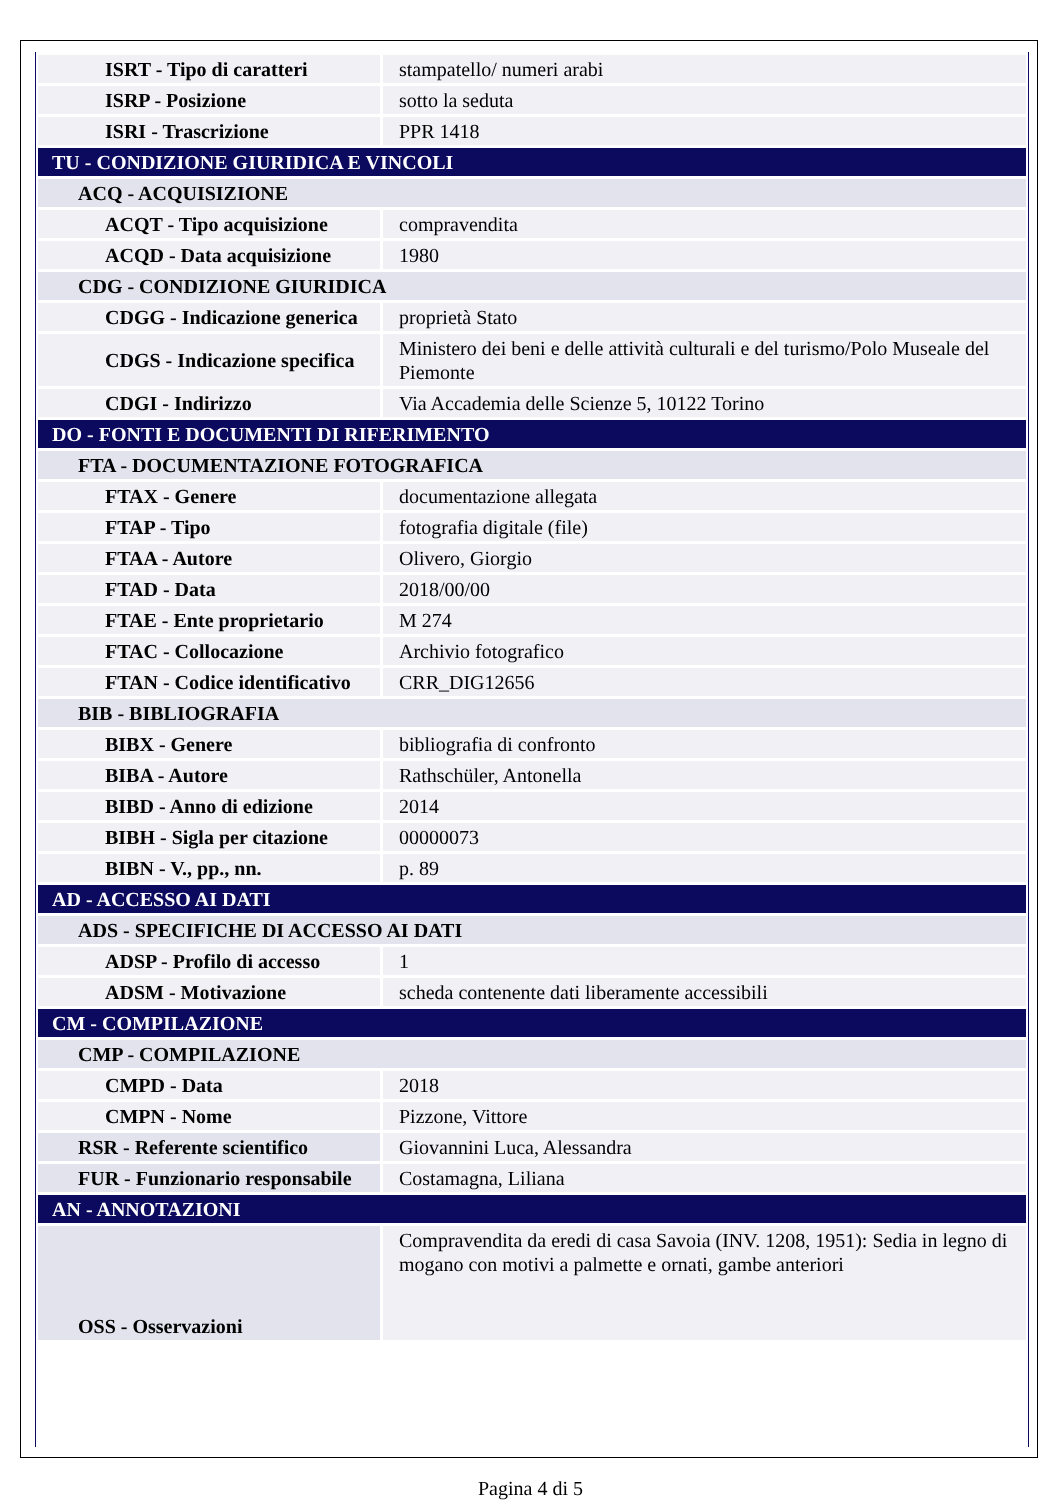| ISRT - Tipo di caratteri | stampatello/ numeri arabi |
| ISRP - Posizione | sotto la seduta |
| ISRI - Trascrizione | PPR 1418 |
| TU - CONDIZIONE GIURIDICA E VINCOLI | |
| ACQ - ACQUISIZIONE | |
| ACQT - Tipo acquisizione | compravendita |
| ACQD - Data acquisizione | 1980 |
| CDG - CONDIZIONE GIURIDICA | |
| CDGG - Indicazione generica | proprietà Stato |
| CDGS - Indicazione specifica | Ministero dei beni e delle attività culturali e del turismo/Polo Museale del Piemonte |
| CDGI - Indirizzo | Via Accademia delle Scienze 5, 10122 Torino |
| DO - FONTI E DOCUMENTI DI RIFERIMENTO | |
| FTA - DOCUMENTAZIONE FOTOGRAFICA | |
| FTAX - Genere | documentazione allegata |
| FTAP - Tipo | fotografia digitale (file) |
| FTAA - Autore | Olivero, Giorgio |
| FTAD - Data | 2018/00/00 |
| FTAE - Ente proprietario | M 274 |
| FTAC - Collocazione | Archivio fotografico |
| FTAN - Codice identificativo | CRR_DIG12656 |
| BIB - BIBLIOGRAFIA | |
| BIBX - Genere | bibliografia di confronto |
| BIBA - Autore | Rathschüler, Antonella |
| BIBD - Anno di edizione | 2014 |
| BIBH - Sigla per citazione | 00000073 |
| BIBN - V., pp., nn. | p. 89 |
| AD - ACCESSO AI DATI | |
| ADS - SPECIFICHE DI ACCESSO AI DATI | |
| ADSP - Profilo di accesso | 1 |
| ADSM - Motivazione | scheda contenente dati liberamente accessibili |
| CM - COMPILAZIONE | |
| CMP - COMPILAZIONE | |
| CMPD - Data | 2018 |
| CMPN - Nome | Pizzone, Vittore |
| RSR - Referente scientifico | Giovannini Luca, Alessandra |
| FUR - Funzionario responsabile | Costamagna, Liliana |
| AN - ANNOTAZIONI | |
| OSS - Osservazioni | Compravendita da eredi di casa Savoia (INV. 1208, 1951): Sedia in legno di mogano con motivi a palmette e ornati, gambe anteriori |
Pagina 4 di 5